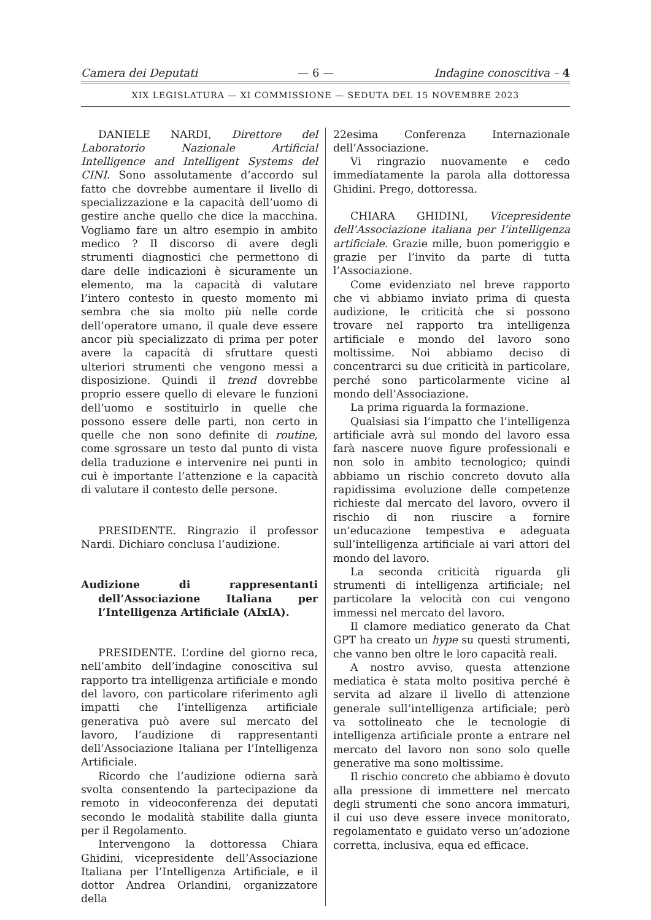Camera dei Deputati — 6 — Indagine conoscitiva – 4
XIX LEGISLATURA — XI COMMISSIONE — SEDUTA DEL 15 NOVEMBRE 2023
DANIELE NARDI, Direttore del Laboratorio Nazionale Artificial Intelligence and Intelligent Systems del CINI. Sono assolutamente d’accordo sul fatto che dovrebbe aumentare il livello di specializzazione e la capacità dell’uomo di gestire anche quello che dice la macchina. Vogliamo fare un altro esempio in ambito medico ? Il discorso di avere degli strumenti diagnostici che permettono di dare delle indicazioni è sicuramente un elemento, ma la capacità di valutare l’intero contesto in questo momento mi sembra che sia molto più nelle corde dell’operatore umano, il quale deve essere ancor più specializzato di prima per poter avere la capacità di sfruttare questi ulteriori strumenti che vengono messi a disposizione. Quindi il trend dovrebbe proprio essere quello di elevare le funzioni dell’uomo e sostituirlo in quelle che possono essere delle parti, non certo in quelle che non sono definite di routine, come sgrossare un testo dal punto di vista della traduzione e intervenire nei punti in cui è importante l’attenzione e la capacità di valutare il contesto delle persone.
PRESIDENTE. Ringrazio il professor Nardi. Dichiaro conclusa l’audizione.
Audizione di rappresentanti dell’Associazione Italiana per l’Intelligenza Artificiale (AIxIA).
PRESIDENTE. L’ordine del giorno reca, nell’ambito dell’indagine conoscitiva sul rapporto tra intelligenza artificiale e mondo del lavoro, con particolare riferimento agli impatti che l’intelligenza artificiale generativa può avere sul mercato del lavoro, l’audizione di rappresentanti dell’Associazione Italiana per l’Intelligenza Artificiale.
Ricordo che l’audizione odierna sarà svolta consentendo la partecipazione da remoto in videoconferenza dei deputati secondo le modalità stabilite dalla giunta per il Regolamento.
Intervengono la dottoressa Chiara Ghidini, vicepresidente dell’Associazione Italiana per l’Intelligenza Artificiale, e il dottor Andrea Orlandini, organizzatore della
22esima Conferenza Internazionale dell’Associazione.
Vi ringrazio nuovamente e cedo immediatamente la parola alla dottoressa Ghidini. Prego, dottoressa.
CHIARA GHIDINI, Vicepresidente dell’Associazione italiana per l’intelligenza artificiale. Grazie mille, buon pomeriggio e grazie per l’invito da parte di tutta l’Associazione.
Come evidenziato nel breve rapporto che vi abbiamo inviato prima di questa audizione, le criticità che si possono trovare nel rapporto tra intelligenza artificiale e mondo del lavoro sono moltissime. Noi abbiamo deciso di concentrarci su due criticità in particolare, perché sono particolarmente vicine al mondo dell’Associazione.
La prima riguarda la formazione.
Qualsiasi sia l’impatto che l’intelligenza artificiale avrà sul mondo del lavoro essa farà nascere nuove figure professionali e non solo in ambito tecnologico; quindi abbiamo un rischio concreto dovuto alla rapidissima evoluzione delle competenze richieste dal mercato del lavoro, ovvero il rischio di non riuscire a fornire un’educazione tempestiva e adeguata sull’intelligenza artificiale ai vari attori del mondo del lavoro.
La seconda criticità riguarda gli strumenti di intelligenza artificiale; nel particolare la velocità con cui vengono immessi nel mercato del lavoro.
Il clamore mediatico generato da Chat GPT ha creato un hype su questi strumenti, che vanno ben oltre le loro capacità reali.
A nostro avviso, questa attenzione mediatica è stata molto positiva perché è servita ad alzare il livello di attenzione generale sull’intelligenza artificiale; però va sottolineato che le tecnologie di intelligenza artificiale pronte a entrare nel mercato del lavoro non sono solo quelle generative ma sono moltissime.
Il rischio concreto che abbiamo è dovuto alla pressione di immettere nel mercato degli strumenti che sono ancora immaturi, il cui uso deve essere invece monitorato, regolamentato e guidato verso un’adozione corretta, inclusiva, equa ed efficace.